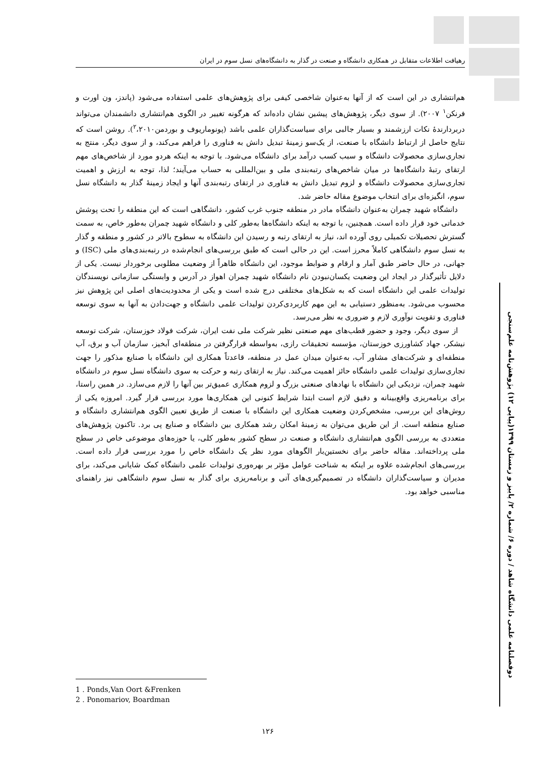رهیافت اطلاعات متقابل در همکاری دانشگاه و صنعت در گذار به دانشگاه‌های نسل سوم در ایران
هم‌انتشاری در این است که از آنها به‌عنوان شاخصی کیفی برای پژوهش‌های علمی استفاده می‌شود (پاندز، ون اورت و فرنکن<sup>۱</sup> ۲۰۰۷). از سوی دیگر، پژوهش‌های پیشین نشان داده‌اند که هرگونه تغییر در الگوی هم‌انتشاری دانشمندان می‌تواند دربردارندۀ نکات ارزشمند و بسیار جالبی برای سیاست‌گذاران علمی باشد (پونوماریوف و بوردمن<sup>۲</sup>،۲۰۱۰). روشن است که نتایج حاصل از ارتباط دانشگاه با صنعت، از یک‌سو زمینۀ تبدیل دانش به فناوری را فراهم می‌کند، و از سوی دیگر، منتج به تجاری‌سازی محصولات دانشگاه و سبب کسب درآمد برای دانشگاه می‌شود. با توجه به اینکه هردو مورد از شاخص‌های مهم ارتقای رتبۀ دانشگاه‌ها در میان شاخص‌های رتبه‌بندی ملی و بین‌المللی به حساب می‌آیند؛ لذا، توجه به ارزش و اهمیت تجاری‌سازی محصولات دانشگاه و لزوم تبدیل دانش به فناوری در ارتقای رتبه‌بندی آنها و ایجاد زمینۀ گذار به دانشگاه نسل سوم، انگیزه‌ای برای انتخاب موضوع مقاله حاضر شد.
دانشگاه شهید چمران به‌عنوان دانشگاه مادر در منطقه جنوب غرب کشور، دانشگاهی است که این منطقه را تحت پوشش خدماتی خود قرار داده است. همچنین، با توجه به اینکه دانشگاه‌ها به‌طور کلی و دانشگاه شهید چمران به‌طور خاص، به سمت گسترش تحصیلات تکمیلی روی آورده اند، نیاز به ارتقای رتبه و رسیدن این دانشگاه به سطوح بالاتر در کشور و منطقه و گذار به نسل سوم دانشگاهی کاملاً محرز است. این در حالی است که طبق بررسی‌های انجام‌شده در رتبه‌بندی‌های ملی (ISC) و جهانی، در حال حاضر طبق آمار و ارقام و ضوابط موجود، این دانشگاه ظاهراً از وضعیت مطلوبی برخوردار نیست. یکی از دلایل تأثیرگذار در ایجاد این وضعیت یکسان‌نبودن نام دانشگاه شهید چمران اهواز در آدرس و وابستگی سازمانی نویسندگان تولیدات علمی این دانشگاه است که به شکل‌های مختلفی درج شده است و یکی از محدودیت‌های اصلی این پژوهش نیز محسوب می‌شود. به‌منظور دستیابی به این مهم کاربردی‌کردن تولیدات علمی دانشگاه و جهت‌دادن به آنها به سوی توسعه فناوری و تقویت نوآوری لازم و ضروری به نظر می‌رسد.
از سوی دیگر، وجود و حضور قطب‌های مهم صنعتی نظیر شرکت ملی نفت ایران، شرکت فولاد خوزستان، شرکت توسعه نیشکر، جهاد کشاورزی خوزستان، مؤسسه تحقیقات رازی، به‌واسطه قرارگرفتن در منطقه‌ای آبخیز، سازمان آب و برق، آب منطقه‌ای و شرکت‌های مشاور آب، به‌عنوان میدان عمل در منطقه، قاعدتاً همکاری این دانشگاه با صنایع مذکور را جهت تجاری‌سازی تولیدات علمی دانشگاه حائز اهمیت می‌کند. نیاز به ارتقای رتبه و حرکت به سوی دانشگاه نسل سوم در دانشگاه شهید چمران، نزدیکی این دانشگاه با نهادهای صنعتی بزرگ و لزوم همکاری عمیق‌تر بین آنها را لازم می‌سازد. در همین راستا، برای برنامه‌ریزی واقع‌بینانه و دقیق لازم است ابتدا شرایط کنونی این همکاری‌ها مورد بررسی قرار گیرد. امروزه یکی از روش‌های این بررسی، مشخص‌کردن وضعیت همکاری این دانشگاه با صنعت از طریق تعیین الگوی هم‌انتشاری دانشگاه و صنایع منطقه است. از این طریق می‌توان به زمینۀ امکان رشد همکاری بین دانشگاه و صنایع پی برد. تاکنون پژوهش‌های متعددی به بررسی الگوی هم‌انتشاری دانشگاه و صنعت در سطح کشور به‌طور کلی، یا حوزه‌های موضوعی خاص در سطح ملی پرداخته‌اند. مقاله حاضر برای نخستین‌بار الگوهای مورد نظر یک دانشگاه خاص را مورد بررسی قرار داده است. بررسی‌های انجام‌شده علاوه بر اینکه به شناخت عوامل مؤثر بر بهره‌وری تولیدات علمی دانشگاه کمک شایانی می‌کند، برای مدیران و سیاست‌گذاران دانشگاه در تصمیم‌گیری‌های آتی و برنامه‌ریزی برای گذار به نسل سوم دانشگاهی نیز راهنمای مناسبی خواهد بود.
دوفصلنامه علمی دانشگاه شاهد / دوره ۶/ شماره ۲/ پاییز و زمستان ۱۳۹۹(پیاپی ۱۲) پژوهش‌نامه علم‌سنجی
1 . Ponds,Van Oort &Frenken
2 . Ponomariov, Boardman
۱۲۶